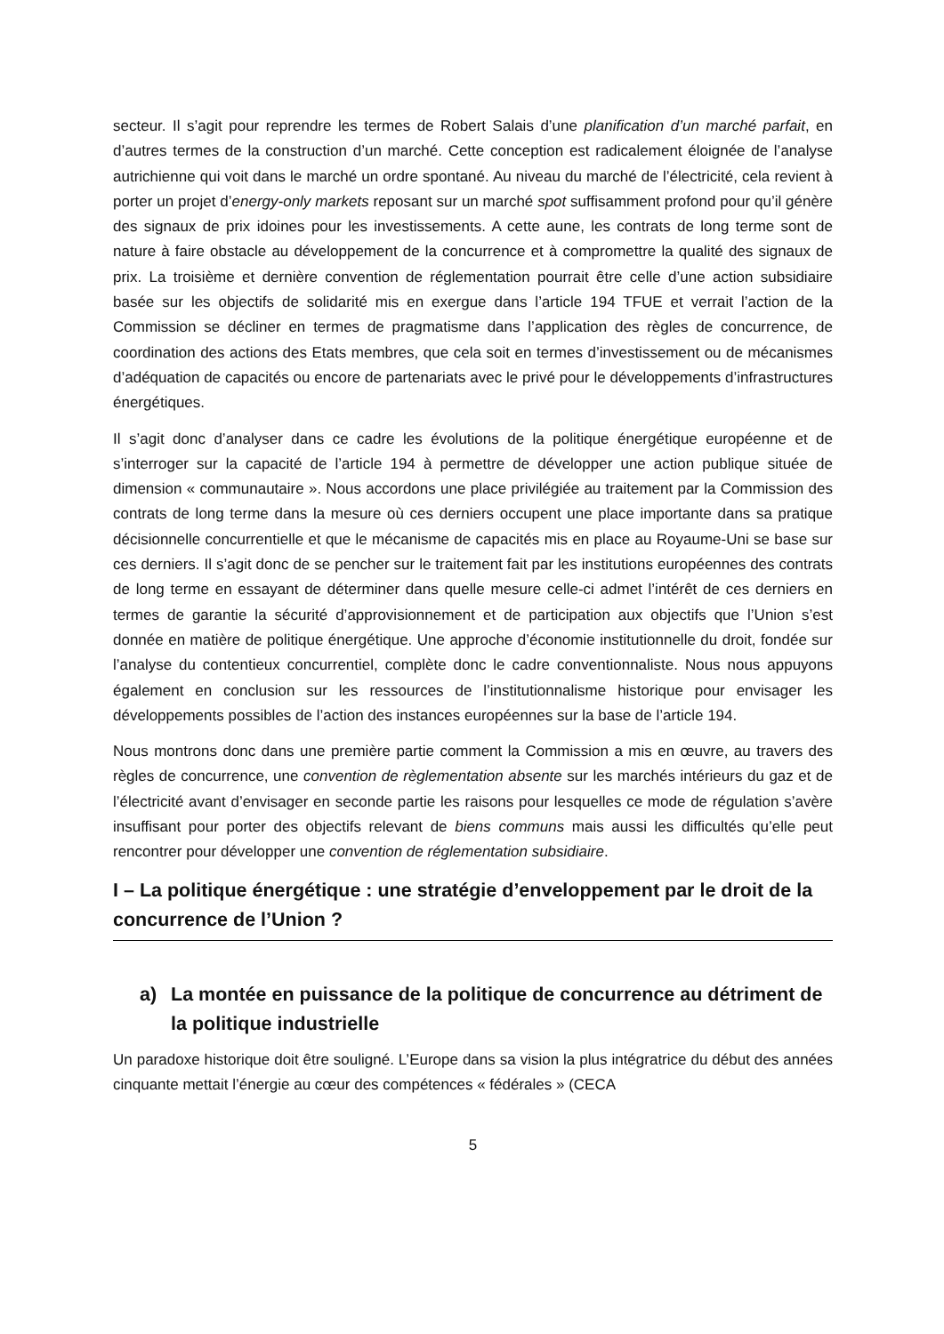secteur. Il s’agit pour reprendre les termes de Robert Salais d’une planification d’un marché parfait, en d’autres termes de la construction d’un marché. Cette conception est radicalement éloignée de l’analyse autrichienne qui voit dans le marché un ordre spontané. Au niveau du marché de l’électricité, cela revient à porter un projet d’energy-only markets reposant sur un marché spot suffisamment profond pour qu’il génère des signaux de prix idoines pour les investissements. A cette aune, les contrats de long terme sont de nature à faire obstacle au développement de la concurrence et à compromettre la qualité des signaux de prix. La troisième et dernière convention de réglementation pourrait être celle d’une action subsidiaire basée sur les objectifs de solidarité mis en exergue dans l’article 194 TFUE et verrait l’action de la Commission se décliner en termes de pragmatisme dans l’application des règles de concurrence, de coordination des actions des Etats membres, que cela soit en termes d’investissement ou de mécanismes d’adéquation de capacités ou encore de partenariats avec le privé pour le développements d’infrastructures énergétiques.
Il s’agit donc d’analyser dans ce cadre les évolutions de la politique énergétique européenne et de s’interroger sur la capacité de l’article 194 à permettre de développer une action publique située de dimension « communautaire ». Nous accordons une place privilégiée au traitement par la Commission des contrats de long terme dans la mesure où ces derniers occupent une place importante dans sa pratique décisionnelle concurrentielle et que le mécanisme de capacités mis en place au Royaume-Uni se base sur ces derniers. Il s’agit donc de se pencher sur le traitement fait par les institutions européennes des contrats de long terme en essayant de déterminer dans quelle mesure celle-ci admet l’intérêt de ces derniers en termes de garantie la sécurité d’approvisionnement et de participation aux objectifs que l’Union s’est donnée en matière de politique énergétique. Une approche d’économie institutionnelle du droit, fondée sur l’analyse du contentieux concurrentiel, complète donc le cadre conventionnaliste. Nous nous appuyons également en conclusion sur les ressources de l’institutionnalisme historique pour envisager les développements possibles de l’action des instances européennes sur la base de l’article 194.
Nous montrons donc dans une première partie comment la Commission a mis en œuvre, au travers des règles de concurrence, une convention de règlementation absente sur les marchés intérieurs du gaz et de l’électricité avant d’envisager en seconde partie les raisons pour lesquelles ce mode de régulation s’avère insuffisant pour porter des objectifs relevant de biens communs mais aussi les difficultés qu’elle peut rencontrer pour développer une convention de réglementation subsidiaire.
I – La politique énergétique : une stratégie d’enveloppement par le droit de la concurrence de l’Union ?
a) La montée en puissance de la politique de concurrence au détriment de la politique industrielle
Un paradoxe historique doit être souligné. L’Europe dans sa vision la plus intégratrice du début des années cinquante mettait l’énergie au cœur des compétences « fédérales » (CECA
5